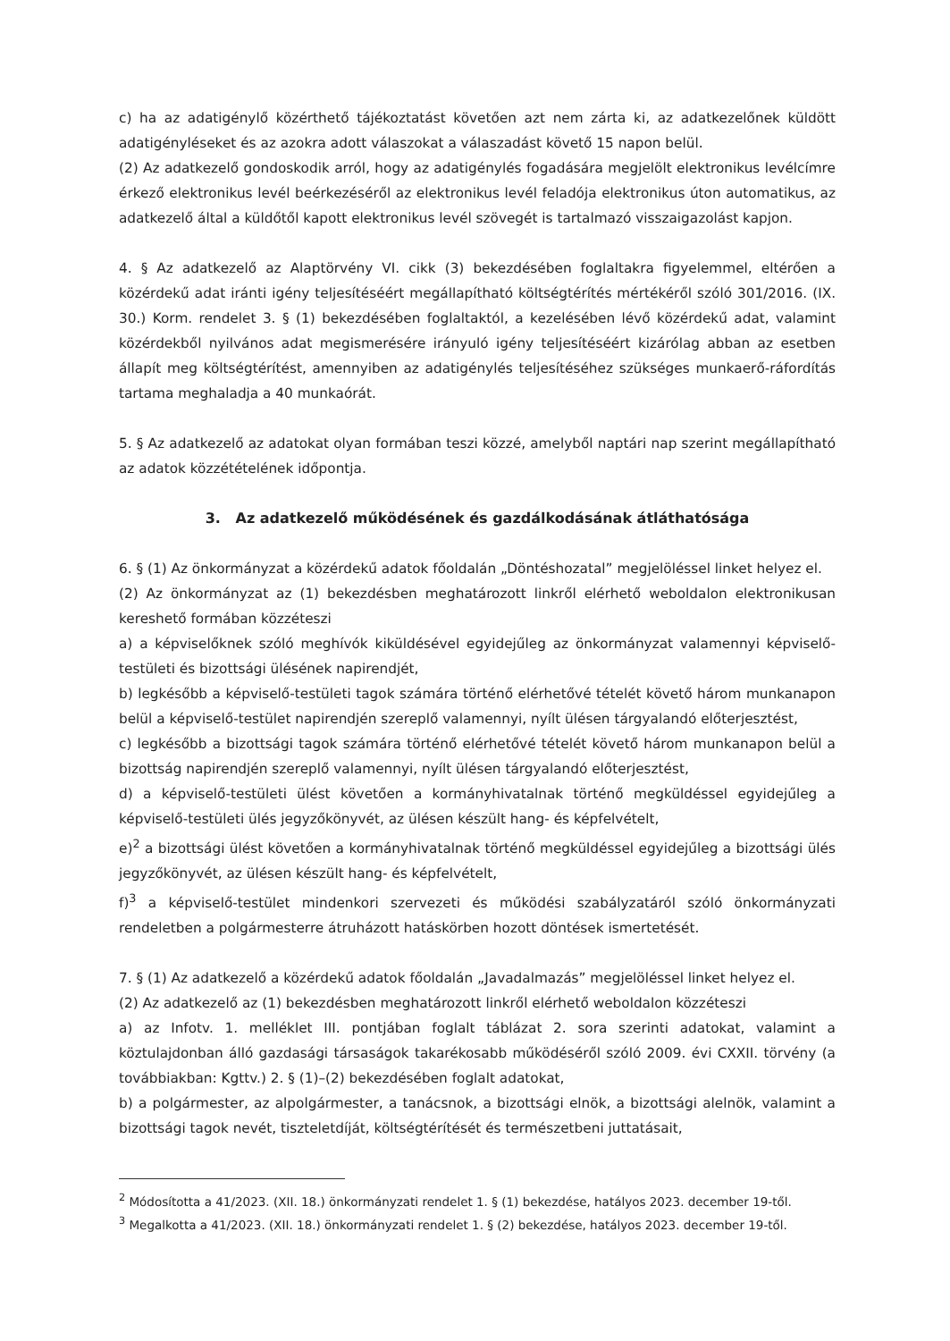c) ha az adatigénylő közérthető tájékoztatást követően azt nem zárta ki, az adatkezelőnek küldött adatigényléseket és az azokra adott válaszokat a válaszadást követő 15 napon belül.
(2) Az adatkezelő gondoskodik arról, hogy az adatigénylés fogadására megjelölt elektronikus levélcímre érkező elektronikus levél beérkezéséről az elektronikus levél feladója elektronikus úton automatikus, az adatkezelő által a küldőtől kapott elektronikus levél szövegét is tartalmazó visszaigazolást kapjon.
4. § Az adatkezelő az Alaptörvény VI. cikk (3) bekezdésében foglaltakra figyelemmel, eltérően a közérdekű adat iránti igény teljesítéséért megállapítható költségtérítés mértékéről szóló 301/2016. (IX. 30.) Korm. rendelet 3. § (1) bekezdésében foglaltaktól, a kezelésében lévő közérdekű adat, valamint közérdekből nyilvános adat megismerésére irányuló igény teljesítéséért kizárólag abban az esetben állapít meg költségtérítést, amennyiben az adatigénylés teljesítéséhez szükséges munkaerő-ráfordítás tartama meghaladja a 40 munkaórát.
5. § Az adatkezelő az adatokat olyan formában teszi közzé, amelyből naptári nap szerint megállapítható az adatok közzétételének időpontja.
3. Az adatkezelő működésének és gazdálkodásának átláthatósága
6. § (1) Az önkormányzat a közérdekű adatok főoldalán „Döntéshozatal” megjelöléssel linket helyez el.
(2) Az önkormányzat az (1) bekezdésben meghatározott linkről elérhető weboldalon elektronikusan kereshető formában közzéteszi
a) a képviselőknek szóló meghívók kiküldésével egyidejűleg az önkormányzat valamennyi képviselő-testületi és bizottsági ülésének napirendjét,
b) legkésőbb a képviselő-testületi tagok számára történő elérhetővé tételét követő három munkanapon belül a képviselő-testület napirendjén szereplő valamennyi, nyílt ülésen tárgyalandó előterjesztést,
c) legkésőbb a bizottsági tagok számára történő elérhetővé tételét követő három munkanapon belül a bizottság napirendjén szereplő valamennyi, nyílt ülésen tárgyalandó előterjesztést,
d) a képviselő-testületi ülést követően a kormányhivatalnak történő megküldéssel egyidejűleg a képviselő-testületi ülés jegyzőkönyvét, az ülésen készült hang- és képfelvételt,
e)<sup>2</sup> a bizottsági ülést követően a kormányhivatalnak történő megküldéssel egyidejűleg a bizottsági ülés jegyzőkönyvét, az ülésen készült hang- és képfelvételt,
f)<sup>3</sup> a képviselő-testület mindenkori szervezeti és működési szabályzatáról szóló önkormányzati rendeletben a polgármesterre átruházott hatáskörben hozott döntések ismertetését.
7. § (1) Az adatkezelő a közérdekű adatok főoldalán „Javadalmazás” megjelöléssel linket helyez el.
(2) Az adatkezelő az (1) bekezdésben meghatározott linkről elérhető weboldalon közzéteszi
a) az Infotv. 1. melléklet III. pontjában foglalt táblázat 2. sora szerinti adatokat, valamint a köztulajdonban álló gazdasági társaságok takarékosabb működéséről szóló 2009. évi CXXII. törvény (a továbbiakban: Kgttv.) 2. § (1)–(2) bekezdésében foglalt adatokat,
b) a polgármester, az alpolgármester, a tanácsnok, a bizottsági elnök, a bizottsági alelnök, valamint a bizottsági tagok nevét, tiszteletdíját, költségtérítését és természetbeni juttatásait,
<sup>2</sup> Módosította a 41/2023. (XII. 18.) önkormányzati rendelet 1. § (1) bekezdése, hatályos 2023. december 19-től.
<sup>3</sup> Megalkotta a 41/2023. (XII. 18.) önkormányzati rendelet 1. § (2) bekezdése, hatályos 2023. december 19-től.